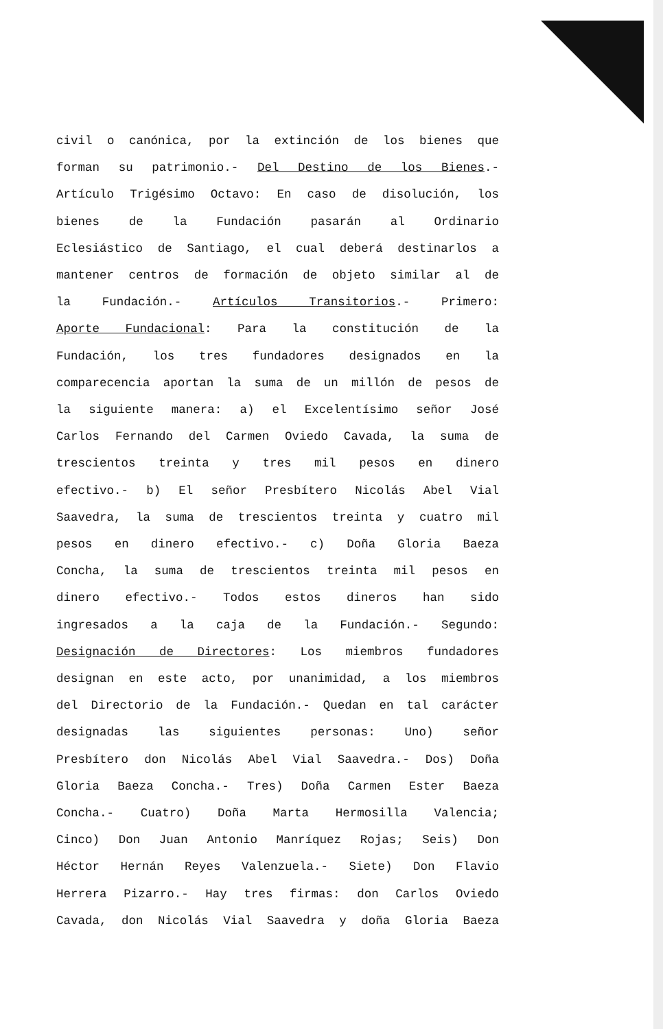civil o canónica, por la extinción de los bienes que
forman su patrimonio.- Del Destino de los Bienes.-
Artículo Trigésimo Octavo: En caso de disolución, los
bienes de la Fundación pasarán al Ordinario
Eclesiástico de Santiago, el cual deberá destinarlos a
mantener centros de formación de objeto similar al de
la Fundación.- Artículos Transitorios.- Primero:
Aporte Fundacional: Para la constitución de la
Fundación, los tres fundadores designados en la
comparecencia aportan la suma de un millón de pesos de
la siguiente manera: a) el Excelentísimo señor José
Carlos Fernando del Carmen Oviedo Cavada, la suma de
trescientos treinta y tres mil pesos en dinero
efectivo.- b) El señor Presbítero Nicolás Abel Vial
Saavedra, la suma de trescientos treinta y cuatro mil
pesos en dinero efectivo.- c) Doña Gloria Baeza
Concha, la suma de trescientos treinta mil pesos en
dinero efectivo.- Todos estos dineros han sido
ingresados a la caja de la Fundación.- Segundo:
Designación de Directores: Los miembros fundadores
designan en este acto, por unanimidad, a los miembros
del Directorio de la Fundación.- Quedan en tal carácter
designadas las siguientes personas: Uno) señor
Presbítero don Nicolás Abel Vial Saavedra.- Dos) Doña
Gloria Baeza Concha.- Tres) Doña Carmen Ester Baeza
Concha.- Cuatro) Doña Marta Hermosilla Valencia;
Cinco) Don Juan Antonio Manríquez Rojas; Seis) Don
Héctor Hernán Reyes Valenzuela.- Siete) Don Flavio
Herrera Pizarro.- Hay tres firmas: don Carlos Oviedo
Cavada, don Nicolás Vial Saavedra y doña Gloria Baeza